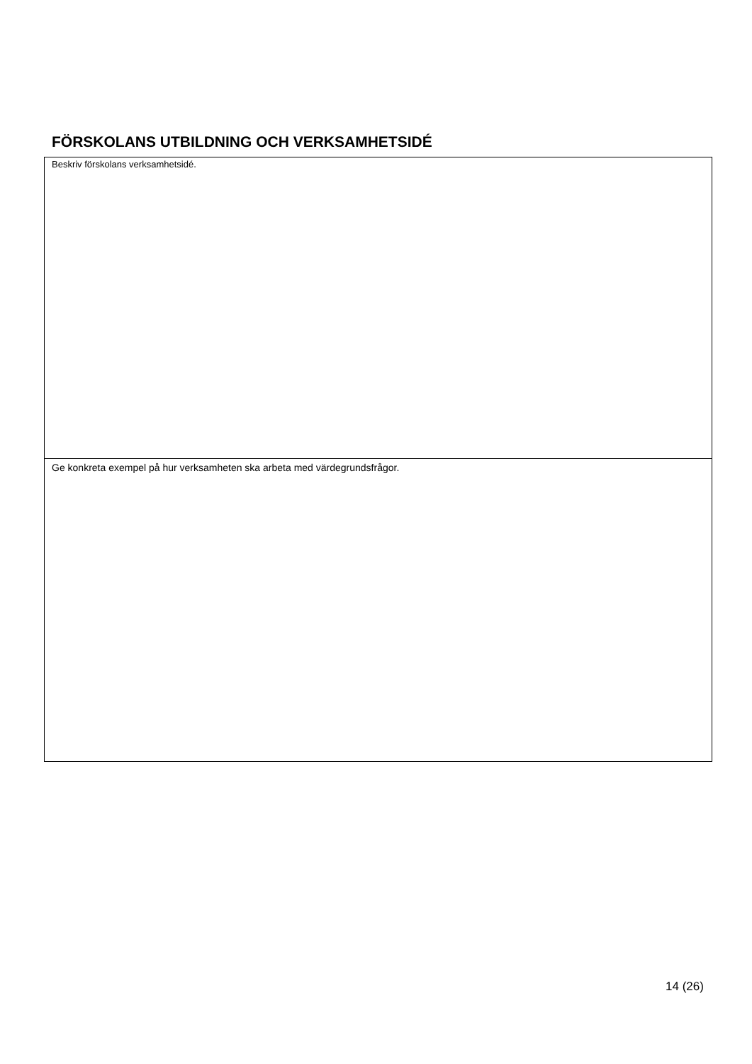FÖRSKOLANS UTBILDNING OCH VERKSAMHETSIDÉ
| Beskriv förskolans verksamhetsidé. |
| Ge konkreta exempel på hur verksamheten ska arbeta med värdegrundsfrågor. |
14 (26)